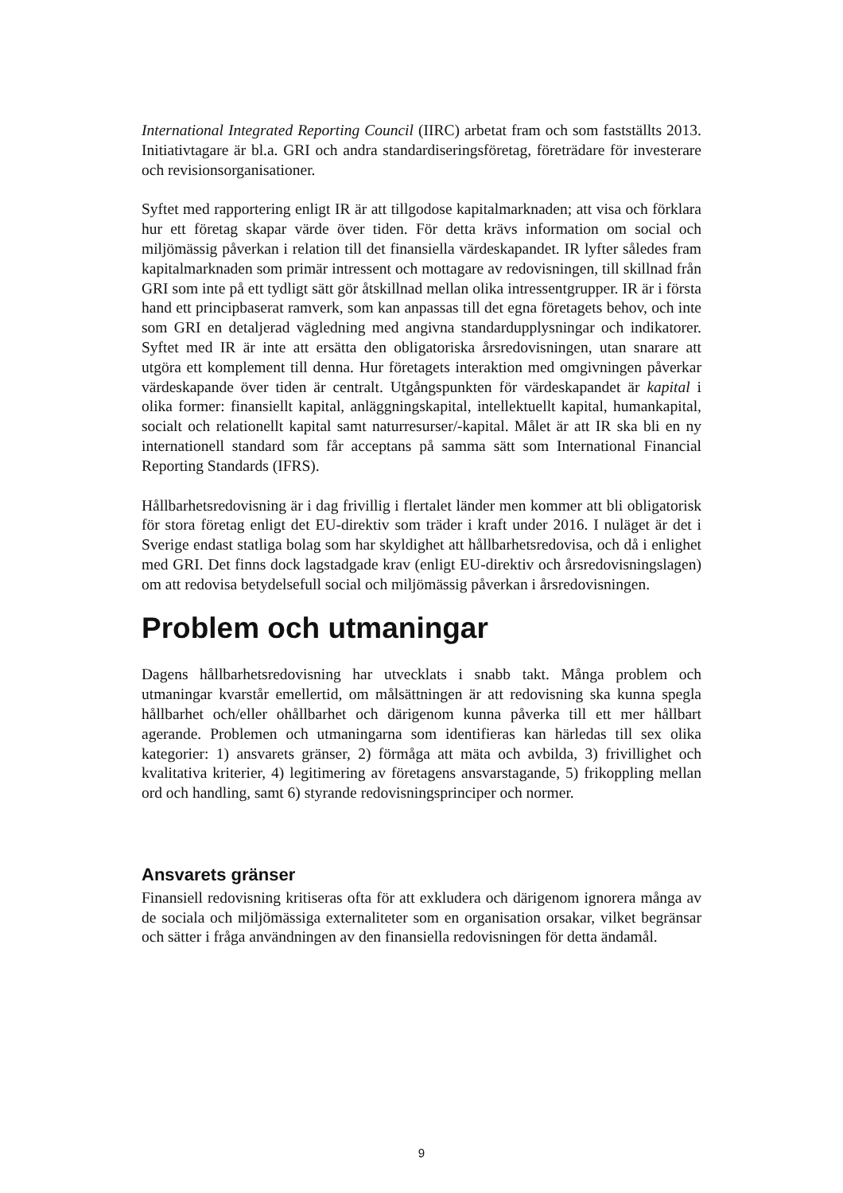International Integrated Reporting Council (IIRC) arbetat fram och som fastställts 2013. Initiativtagare är bl.a. GRI och andra standardiseringsföretag, företrädare för investerare och revisionsorganisationer.
Syftet med rapportering enligt IR är att tillgodose kapitalmarknaden; att visa och förklara hur ett företag skapar värde över tiden. För detta krävs information om social och miljömässig påverkan i relation till det finansiella värdeskapandet. IR lyfter således fram kapitalmarknaden som primär intressent och mottagare av redovisningen, till skillnad från GRI som inte på ett tydligt sätt gör åtskillnad mellan olika intressentgrupper. IR är i första hand ett principbaserat ramverk, som kan anpassas till det egna företagets behov, och inte som GRI en detaljerad vägledning med angivna standardupplysningar och indikatorer. Syftet med IR är inte att ersätta den obligatoriska årsredovisningen, utan snarare att utgöra ett komplement till denna. Hur företagets interaktion med omgivningen påverkar värdeskapande över tiden är centralt. Utgångspunkten för värdeskapandet är kapital i olika former: finansiellt kapital, anläggningskapital, intellektuellt kapital, humankapital, socialt och relationellt kapital samt naturresurser/-kapital. Målet är att IR ska bli en ny internationell standard som får acceptans på samma sätt som International Financial Reporting Standards (IFRS).
Hållbarhetsredovisning är i dag frivillig i flertalet länder men kommer att bli obligatorisk för stora företag enligt det EU-direktiv som träder i kraft under 2016. I nuläget är det i Sverige endast statliga bolag som har skyldighet att hållbarhetsredovisa, och då i enlighet med GRI. Det finns dock lagstadgade krav (enligt EU-direktiv och årsredovisningslagen) om att redovisa betydelsefull social och miljömässig påverkan i årsredovisningen.
Problem och utmaningar
Dagens hållbarhetsredovisning har utvecklats i snabb takt. Många problem och utmaningar kvarstår emellertid, om målsättningen är att redovisning ska kunna spegla hållbarhet och/eller ohållbarhet och därigenom kunna påverka till ett mer hållbart agerande. Problemen och utmaningarna som identifieras kan härledas till sex olika kategorier: 1) ansvarets gränser, 2) förmåga att mäta och avbilda, 3) frivillighet och kvalitativa kriterier, 4) legitimering av företagens ansvarstagande, 5) frikoppling mellan ord och handling, samt 6) styrande redovisningsprinciper och normer.
Ansvarets gränser
Finansiell redovisning kritiseras ofta för att exkludera och därigenom ignorera många av de sociala och miljömässiga externaliteter som en organisation orsakar, vilket begränsar och sätter i fråga användningen av den finansiella redovisningen för detta ändamål.
9